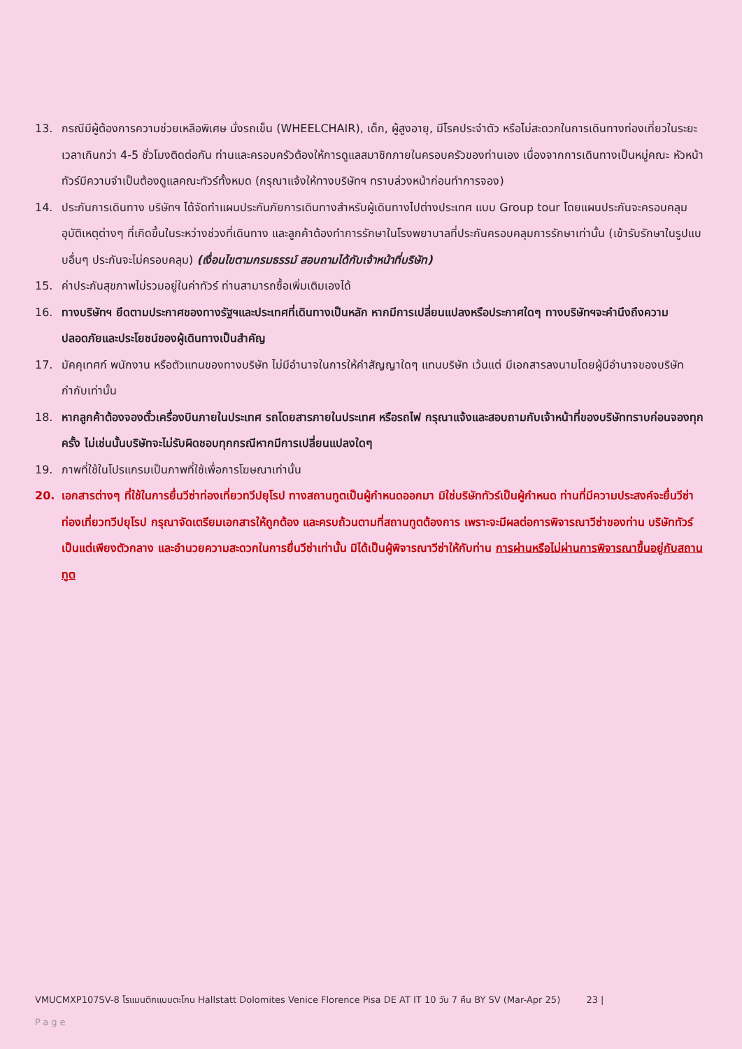13. กรณีมีผู้ต้องการความช่วยเหลือพิเศษ นั่งรถเข็น (WHEELCHAIR), เด็ก, ผู้สูงอายุ, มีโรคประจำตัว หรือไม่สะดวกในการเดินทางท่องเที่ยวในระยะเวลาเกินกว่า 4-5 ชั่วโมงติดต่อกัน ท่านและครอบครัวต้องให้การดูแลสมาชิกภายในครอบครัวของท่านเอง เนื่องจากการเดินทางเป็นหมู่คณะ หัวหน้าทัวร์มีความจำเป็นต้องดูแลคณะทัวร์ทั้งหมด (กรุณาแจ้งให้ทางบริษัทฯ ทราบล่วงหน้าก่อนทำการจอง)
14. ประกันการเดินทาง บริษัทฯ ได้จัดทำแผนประกันภัยการเดินทางสำหรับผู้เดินทางไปต่างประเทศ แบบ Group tour โดยแผนประกันจะครอบคลุมอุบัติเหตุต่างๆ ที่เกิดขึ้นในระหว่างช่วงที่เดินทาง และลูกค้าต้องทำการรักษาในโรงพยาบาลที่ประกันครอบคลุมการรักษาเท่านั้น (เข้ารับรักษาในรูปแบบอื่นๆ ประกันจะไม่ครอบคลุม) (เงื่อนไขตามกรมธรรม์ สอบถามได้กับเจ้าหน้าที่บริษัท)
15. ค่าประกันสุขภาพไม่รวมอยู่ในค่าทัวร์ ท่านสามารถซื้อเพิ่มเติมเองได้
16. ทางบริษัทฯ ยึดตามประกาศของทางรัฐฯและประเทศที่เดินทางเป็นหลัก หากมีการเปลี่ยนแปลงหรือประกาศใดๆ ทางบริษัทฯจะคำนึงถึงความปลอดภัยและประโยชน์ของผู้เดินทางเป็นสำคัญ
17. มัคคุเทศก์ พนักงาน หรือตัวแทนของทางบริษัท ไม่มีอำนาจในการให้คำสัญญาใดๆ แทนบริษัท เว้นแต่ มีเอกสารลงนามโดยผู้มีอำนาจของบริษัทกำกับเท่านั้น
18. หากลูกค้าต้องจองตั๋วเครื่องบินภายในประเทศ รถโดยสารภายในประเทศ หรือรถไฟ กรุณาแจ้งและสอบถามกับเจ้าหน้าที่ของบริษัททราบก่อนจองทุกครั้ง ไม่เช่นนั้นบริษัทจะไม่รับผิดชอบทุกกรณีหากมีการเปลี่ยนแปลงใดๆ
19. ภาพที่ใช้ในโปรแกรมเป็นภาพที่ใช้เพื่อการโฆษณาเท่านั้น
20. เอกสารต่างๆ ที่ใช้ในการยื่นวีซ่าท่องเที่ยวทวีปยุโรป ทางสถานทูตเป็นผู้กำหนดออกมา มิใช่บริษัททัวร์เป็นผู้กำหนด ท่านที่มีความประสงค์จะยื่นวีซ่าท่องเที่ยวทวีปยุโรป กรุณาจัดเตรียมเอกสารให้ถูกต้อง และครบถ้วนตามที่สถานทูตต้องการ เพราะจะมีผลต่อการพิจารณาวีซ่าของท่าน บริษัททัวร์เป็นแต่เพียงตัวกลาง และอำนวยความสะดวกในการยื่นวีซ่าเท่านั้น มิได้เป็นผู้พิจารณาวีซ่าให้กับท่าน การผ่านหรือไม่ผ่านการพิจารณาขึ้นอยู่กับสถานทูต
VMUCMXP107SV-8 โรแมนติกแบบตะโกน Hallstatt Dolomites Venice Florence Pisa DE AT IT 10 วัน 7 คืน BY SV (Mar-Apr 25) 23 |
Page